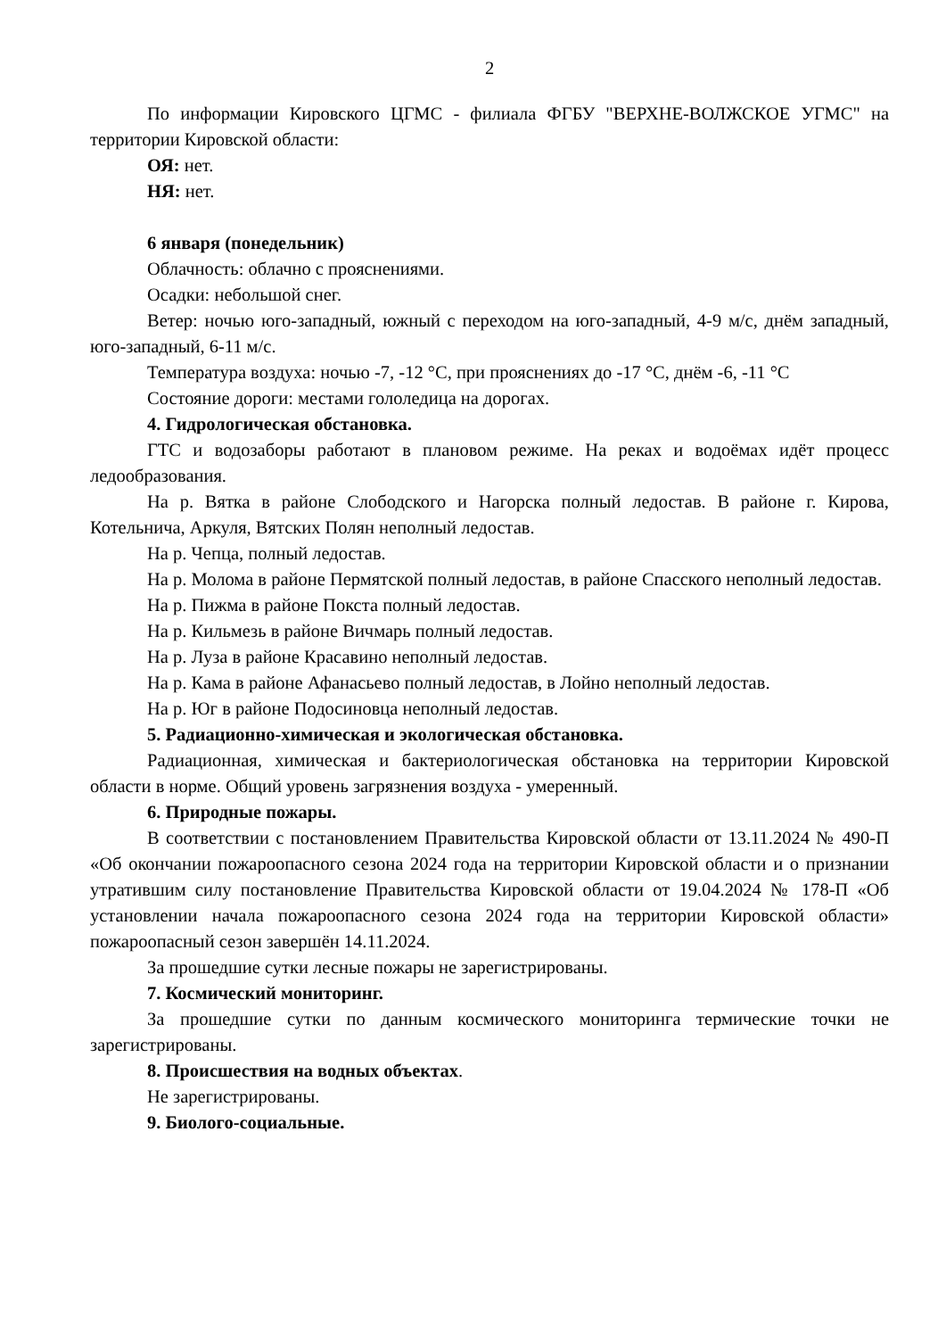2
По информации Кировского ЦГМС - филиала ФГБУ "ВЕРХНЕ-ВОЛЖСКОЕ УГМС" на территории Кировской области:
ОЯ: нет.
НЯ: нет.
6 января (понедельник)
Облачность: облачно с прояснениями.
Осадки: небольшой снег.
Ветер: ночью юго-западный, южный с переходом на юго-западный, 4-9 м/с, днём западный, юго-западный, 6-11 м/с.
Температура воздуха: ночью -7, -12 °С, при прояснениях до -17 °С, днём -6, -11 °С
Состояние дороги: местами гололедица на дорогах.
4. Гидрологическая обстановка.
ГТС и водозаборы работают в плановом режиме. На реках и водоёмах идёт процесс ледообразования.
На р. Вятка в районе Слободского и Нагорска полный ледостав. В районе г. Кирова, Котельнича, Аркуля, Вятских Полян неполный ледостав.
На р. Чепца, полный ледостав.
На р. Молома в районе Пермятской полный ледостав, в районе Спасского неполный ледостав.
На р. Пижма в районе Покста полный ледостав.
На р. Кильмезь в районе Вичмарь полный ледостав.
На р. Луза в районе Красавино неполный ледостав.
На р. Кама в районе Афанасьево полный ледостав, в Лойно неполный ледостав.
На р. Юг в районе Подосиновца неполный ледостав.
5. Радиационно-химическая и экологическая обстановка.
Радиационная, химическая и бактериологическая обстановка на территории Кировской области в норме. Общий уровень загрязнения воздуха - умеренный.
6. Природные пожары.
В соответствии с постановлением Правительства Кировской области от 13.11.2024 № 490-П «Об окончании пожароопасного сезона 2024 года на территории Кировской области и о признании утратившим силу постановление Правительства Кировской области от 19.04.2024 № 178-П «Об установлении начала пожароопасного сезона 2024 года на территории Кировской области» пожароопасный сезон завершён 14.11.2024.
За прошедшие сутки лесные пожары не зарегистрированы.
7. Космический мониторинг.
За прошедшие сутки по данным космического мониторинга термические точки не зарегистрированы.
8. Происшествия на водных объектах.
Не зарегистрированы.
9. Биолого-социальные.